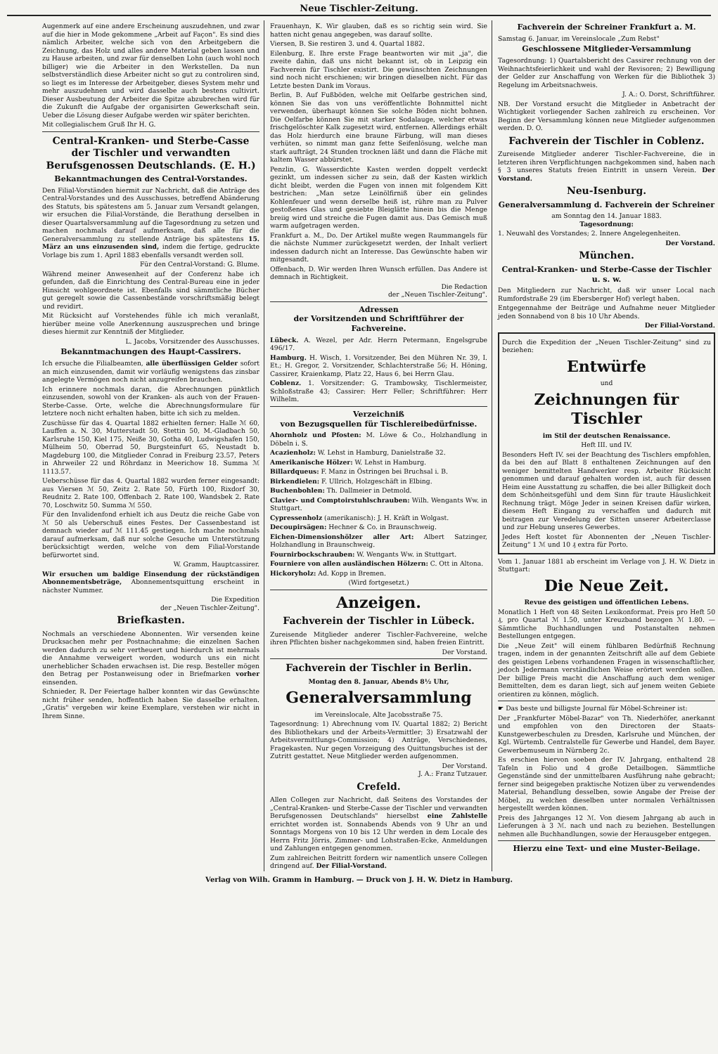Neue Tischler-Zeitung.
Augenmerk auf eine andere Erscheinung auszudehnen, und zwar auf die hier in Mode gekommene „Arbeit auf Façon". Es sind dies nämlich Arbeiter, welche sich von den Arbeitgebern die Zeichnung, das Holz und alles andere Material geben lassen und zu Hause arbeiten, und zwar für denselben Lohn (auch wohl noch billiger) wie die Arbeiter in den Werkstellen. Da nun selbstverständlich diese Arbeiter nicht so gut zu controliren sind, so liegt es im Interesse der Arbeitgeber, dieses System mehr und mehr auszudehnen und wird dasselbe auch bestens cultivirt. Dieser Ausbeutung der Arbeiter die Spitze abzubrechen wird für die Zukunft die Aufgabe der organisirten Gewerkschaft sein. Ueber die Lösung dieser Aufgabe werden wir später berichten.
Mit collegialischem Gruß Ihr H. G.
Central-Kranken- und Sterbe-Casse der Tischler und verwandten Berufsgenossen Deutschlands. (E. H.)
Bekanntmachungen des Central-Vorstandes.
Den Filial-Vorständen hiermit zur Nachricht, daß die Anträge des Central-Vorstandes und des Ausschusses, betreffend Abänderung des Statuts, bis spätestens am 5. Januar zum Versandt gelangen, wir ersuchen die Filial-Vorstände, die Berathung derselben in dieser Quartalsversammlung auf die Tagesordnung zu setzen und machen nochmals darauf aufmerksam, daß alle für die Generalversammlung zu stellende Anträge bis spätestens 15. März an uns einzusenden sind, indem die fertige, gedruckte Vorlage bis zum 1. April 1883 ebenfalls versandt werden soll.
Für den Central-Vorstand: G. Blume.
Während meiner Anwesenheit auf der Conferenz habe ich gefunden, daß die Einrichtung des Central-Bureau eine in jeder Hinsicht wohlgeordnete ist. Ebenfalls sind sämmtliche Bücher gut geregelt sowie die Cassenbestände vorschriftsmäßig belegt und revidirt.
Mit Rücksicht auf Vorstehendes fühle ich mich veranlaßt, hierüber meine volle Anerkennung auszusprechen und bringe dieses hiermit zur Kenntniß der Mitglieder.
L. Jacobs, Vorsitzender des Ausschusses.
Bekanntmachungen des Haupt-Cassirers.
Ich ersuche die Filialbeamten, alle überflüssigen Gelder sofort an mich einzusenden, damit wir vorläufig wenigstens das zinsbar angelegte Vermögen noch nicht anzugreifen brauchen.
Ich erinnere nochmals daran, die Abrechnungen pünktlich einzusenden, sowohl von der Kranken- als auch von der Frauen-Sterbe-Casse. Orte, welche die Abrechnungsformulare für letztere noch nicht erhalten haben, bitte ich sich zu melden.
Zuschüsse für das 4. Quartal 1882 erhielten ferner: Halle ℳ 60, Lauffen a. N. 30, Mutterstadt 50, Stettin 50, M.-Gladbach 50, Karlsruhe 150, Kiel 175, Neiße 30, Gotha 40, Ludwigshafen 150, Mülheim 50, Oberrad 50, Burgsteinfurt 65, Neustadt b. Magdeburg 100, die Mitglieder Conrad in Freiburg 23.57, Peters in Ahrweiler 22 und Röhrdanz in Meerichow 18. Summa ℳ 1113.57.
Ueberschüsse für das 4. Quartal 1882 wurden ferner eingesandt: aus Viersen ℳ 50, Zeitz 2. Rate 50, Fürth 100, Rixdorf 30, Reudnitz 2. Rate 100, Offenbach 2. Rate 100, Wandsbek 2. Rate 70, Loschwitz 50. Summa ℳ 550.
Für den Invalidenfond erhielt ich aus Deutz die reiche Gabe von ℳ 50 als Ueberschuß eines Festes. Der Cassenbestand ist demnach wieder auf ℳ 111.45 gestiegen. Ich mache nochmals darauf aufmerksam, daß nur solche Gesuche um Unterstützung berücksichtigt werden, welche von dem Filial-Vorstande befürwortet sind.
W. Gramm, Hauptcassirer.
Wir ersuchen um baldige Einsendung der rückständigen Abonnementsbeträge, Abonnementsquittung erscheint in nächster Nummer.
Die Expedition
der „Neuen Tischler-Zeitung".
Briefkasten.
Nochmals an verschiedene Abonnenten. Wir versenden keine Drucksachen mehr per Postnachnahme; die einzelnen Sachen werden dadurch zu sehr vertheuert und hierdurch ist mehrmals die Annahme verweigert worden, wodurch uns ein nicht unerheblicher Schaden erwachsen ist. Die resp. Besteller mögen den Betrag per Postanweisung oder in Briefmarken vorher einsenden.
Schnieder, R. Der Feiertage halber konnten wir das Gewünschte nicht früher senden, hoffentlich haben Sie dasselbe erhalten. „Gratis" vergeben wir keine Exemplare, verstehen wir nicht in Ihrem Sinne.
Frauenhayn, K. Wir glauben, daß es so richtig sein wird. Sie hatten nicht genau angegeben, was darauf sollte.
Viersen, B. Sie restiren 3. und 4. Quartal 1882.
Eilenburg, E. Ihre erste Frage beantworten wir mit „ja", die zweite dahin, daß uns nicht bekannt ist, ob in Leipzig ein Fachverein für Tischler existirt. Die gewünschten Zeichnungen sind noch nicht erschienen; wir bringen dieselben nicht. Für das Letzte besten Dank im Voraus.
Berlin, B. Auf Fußböden, welche mit Oelfarbe gestrichen sind, können Sie das von uns veröffentlichte Bohnmittel nicht verwenden, überhaupt können Sie solche Böden nicht bohnen. Die Oelfarbe können Sie mit starker Sodalauge, welcher etwas frischgelöschter Kalk zugesetzt wird, entfernen. Allerdings erhält das Holz hierdurch eine braune Färbung, will man dieses verhüten, so nimmt man ganz fette Seifenlösung, welche man stark aufträgt, 24 Stunden trocknen läßt und dann die Fläche mit kaltem Wasser abbürstet.
Penzlin, G. Wasserdichte Kasten werden doppelt verdeckt gezinkt, um indessen sicher zu sein, daß der Kasten wirklich dicht bleibt, werden die Fugen von innen mit folgendem Kitt bestrichen: „Man setze Leinölfirniß über ein gelindes Kohlenfeuer und wenn derselbe heiß ist, rühre man zu Pulver gestoßenes Glas und gesiebte Bleiglätte hinein bis die Menge breiig wird und streiche die Fugen damit aus. Das Gemisch muß warm aufgetragen werden.
Frankfurt a. M., Do. Der Artikel mußte wegen Raummangels für die nächste Nummer zurückgesetzt werden, der Inhalt verliert indessen dadurch nicht an Interesse. Das Gewünschte haben wir mitgesandt.
Offenbach, D. Wir werden Ihren Wunsch erfüllen. Das Andere ist demnach in Richtigkeit.
Die Redaction
der „Neuen Tischler-Zeitung".
Adressen
der Vorsitzenden und Schriftführer der Fachvereine.
Lübeck. A. Wezel, per Adr. Herrn Petermann, Engelsgrube 496/17.
Hamburg. H. Wisch, 1. Vorsitzender, Bei den Mühren Nr. 39, I. Et.; H. Gregor, 2. Vorsitzender, Schlachterstraße 56; H. Höning, Cassirer, Kraienkamp, Platz 22, Haus 6, bei Herrn Glau.
Coblenz. 1. Vorsitzender: G. Trambowsky, Tischlermeister, Schloßstraße 43; Cassirer: Herr Feller; Schriftführer: Herr Wilhelm.
Verzeichniß
von Bezugsquellen für Tischlereibedürfnisse.
Ahornholz und Pfosten: M. Löwe & Co., Holzhandlung in Döbeln i. S.
Acazienholz: W. Lehst in Hamburg, Danielstraße 32.
Amerikanische Hölzer: W. Lehst in Hamburg.
Billardqueus: F. Manz in Östringen bei Bruchsal i. B.
Birkendielen: F. Ullrich, Holzgeschäft in Elbing.
Buchenbohlen: Th. Dallmeier in Detmold.
Clavier- und Comptoirstuhlschrauben: Wilh. Wengants Ww. in Stuttgart.
Cypressenholz (amerikanisch): J. H. Kräft in Wolgast.
Decoupirsägen: Hechner & Co. in Braunschweig.
Eichen-Dimensionshölzer aller Art: Albert Satzinger, Holzhandlung in Braunschweig.
Fournirbockschrauben: W. Wengants Ww. in Stuttgart.
Fourniere von allen ausländischen Hölzern: C. Ott in Altona.
Hickoryholz: Ad. Kopp in Bremen.
(Wird fortgesetzt.)
Anzeigen.
Fachverein der Tischler in Lübeck.
Zureisende Mitglieder anderer Tischler-Fachvereine, welche ihren Pflichten bisher nachgekommen sind, haben freien Eintritt.
Der Vorstand.
Fachverein der Tischler in Berlin.
Montag den 8. Januar, Abends 8½ Uhr,
Generalversammlung
im Vereinslocale, Alte Jacobsstraße 75.
Tagesordnung: 1) Abrechnung vom IV. Quartal 1882; 2) Bericht des Bibliothekars und der Arbeits-Vermittler; 3) Ersatzwahl der Arbeitsvermittlungs-Commission; 4) Anträge, Verschiedenes, Fragekasten. Nur gegen Vorzeigung des Quittungsbuches ist der Zutritt gestattet. Neue Mitglieder werden aufgenommen.
Der Vorstand.
J. A.: Franz Tutzauer.
Crefeld.
Allen Collegen zur Nachricht, daß Seitens des Vorstandes der „Central-Kranken- und Sterbe-Casse der Tischler und verwandten Berufsgenossen Deutschlands" hierselbst eine Zahlstelle errichtet worden ist. Sonnabends Abends von 9 Uhr an und Sonntags Morgens von 10 bis 12 Uhr werden in dem Locale des Herrn Fritz Jörris, Zimmer- und Lohstraßen-Ecke, Anmeldungen und Zahlungen entgegen genommen.
Zum zahlreichen Beitritt fordern wir namentlich unsere Collegen dringend auf. Der Filial-Vorstand.
Fachverein der Schreiner Frankfurt a. M.
Samstag 6. Januar, im Vereinslocale „Zum Rebst"
Geschlossene Mitglieder-Versammlung
Tagesordnung: 1) Quartalsbericht des Cassirer rechnung von der Weihnachtsfeierlichkeit und wahl der Revisoren; 2) Bewilligung der Gelder zur Anschaffung von Werken für die Bibliothek 3) Regelung im Arbeitsnachweis.
J. A.: O. Dorst, Schriftführer.
NB. Der Vorstand ersucht die Mitglieder in Anbetracht der Wichtigkeit vorliegender Sachen zahlreich zu erscheinen. Vor Beginn der Versammlung können neue Mitglieder aufgenommen werden. D. O.
Fachverein der Tischler in Coblenz.
Zureisende Mitglieder anderer Tischler-Fachvereine, die in letzteren ihren Verpflichtungen nachgekommen sind, haben nach § 3 unseres Statuts freien Eintritt in unsern Verein. Der Vorstand.
Neu-Isenburg.
Generalversammlung d. Fachverein der Schreiner
am Sonntag den 14. Januar 1883.
Tagesordnung:
1. Neuwahl des Vorstandes; 2. Innere Angelegenheiten.
Der Vorstand.
München.
Central-Kranken- und Sterbe-Casse der Tischler u. s. w.
Den Mitgliedern zur Nachricht, daß wir unser Local nach Rumfordstraße 29 (im Ebersberger Hof) verlegt haben.
Entgegennahme der Beiträge und Aufnahme neuer Mitglieder jeden Sonnabend von 8 bis 10 Uhr Abends.
Der Filial-Vorstand.
Durch die Expedition der „Neuen Tischler-Zeitung" sind zu beziehen:
Entwürfe
und
Zeichnungen für Tischler
im Stil der deutschen Renaissance.
Heft III. und IV.
Besonders Heft IV. sei der Beachtung des Tischlers empfohlen, da bei den auf Blatt 8 enthaltenen Zeichnungen auf den weniger bemittelten Handwerker resp. Arbeiter Rücksicht genommen und darauf gehalten worden ist, auch für dessen Heim eine Ausstattung zu schaffen, die bei aller Billigkeit doch dem Schönheitsgefühl und dem Sinn für traute Häuslichkeit Rechnung trägt. Möge Jeder in seinen Kreisen dafür wirken, diesem Heft Eingang zu verschaffen und dadurch mit beitragen zur Veredelung der Sitten unserer Arbeiterclasse und zur Hebung unseres Gewerbes.
Jedes Heft kostet für Abonnenten der „Neuen Tischler-Zeitung" 1 ℳ und 10 ₰ extra für Porto.
Vom 1. Januar 1881 ab erscheint im Verlage von J. H. W. Dietz in Stuttgart:
Die Neue Zeit.
Revue des geistigen und öffentlichen Lebens.
Monatlich 1 Heft von 48 Seiten Lexikonformat. Preis pro Heft 50 ₰, pro Quartal ℳ 1.50, unter Kreuzband bezogen ℳ 1.80. — Sämmtliche Buchhandlungen und Postanstalten nehmen Bestellungen entgegen.
Die „Neue Zeit" will einem fühlbaren Bedürfniß Rechnung tragen, indem in der genannten Zeitschrift alle auf dem Gebiete des geistigen Lebens vorhandenen Fragen in wissenschaftlicher, jedoch Jedermann verständlichen Weise erörtert werden sollen. Der billige Preis macht die Anschaffung auch dem weniger Bemittelten, dem es daran liegt, sich auf jenem weiten Gebiete orientiren zu können, möglich.
☛ Das beste und billigste Journal für Möbel-Schreiner ist:
Der „Frankfurter Möbel-Bazar" von Th. Niederhöfer, anerkannt und empfohlen von den Directoren der Staats-Kunstgewerbeschulen zu Dresden, Karlsruhe und München, der Kgl. Würtemb. Centralstelle für Gewerbe und Handel, dem Bayer. Gewerbemuseum in Nürnberg 2c.
Es erschien hiervon soeben der IV. Jahrgang, enthaltend 28 Tafeln in Folio und 4 große Detailbogen. Sämmtliche Gegenstände sind der unmittelbaren Ausführung nahe gebracht; ferner sind beigegeben praktische Notizen über zu verwendendes Material, Behandlung desselben, sowie Angabe der Preise der Möbel, zu welchen dieselben unter normalen Verhältnissen hergestellt werden können.
Preis des Jahrganges 12 ℳ. Von diesem Jahrgang ab auch in Lieferungen à 3 ℳ. nach und nach zu beziehen. Bestellungen nehmen alle Buchhandlungen, sowie der Herausgeber entgegen.
Hierzu eine Text- und eine Muster-Beilage.
Verlag von Wilh. Gramm in Hamburg. — Druck von J. H. W. Dietz in Hamburg.